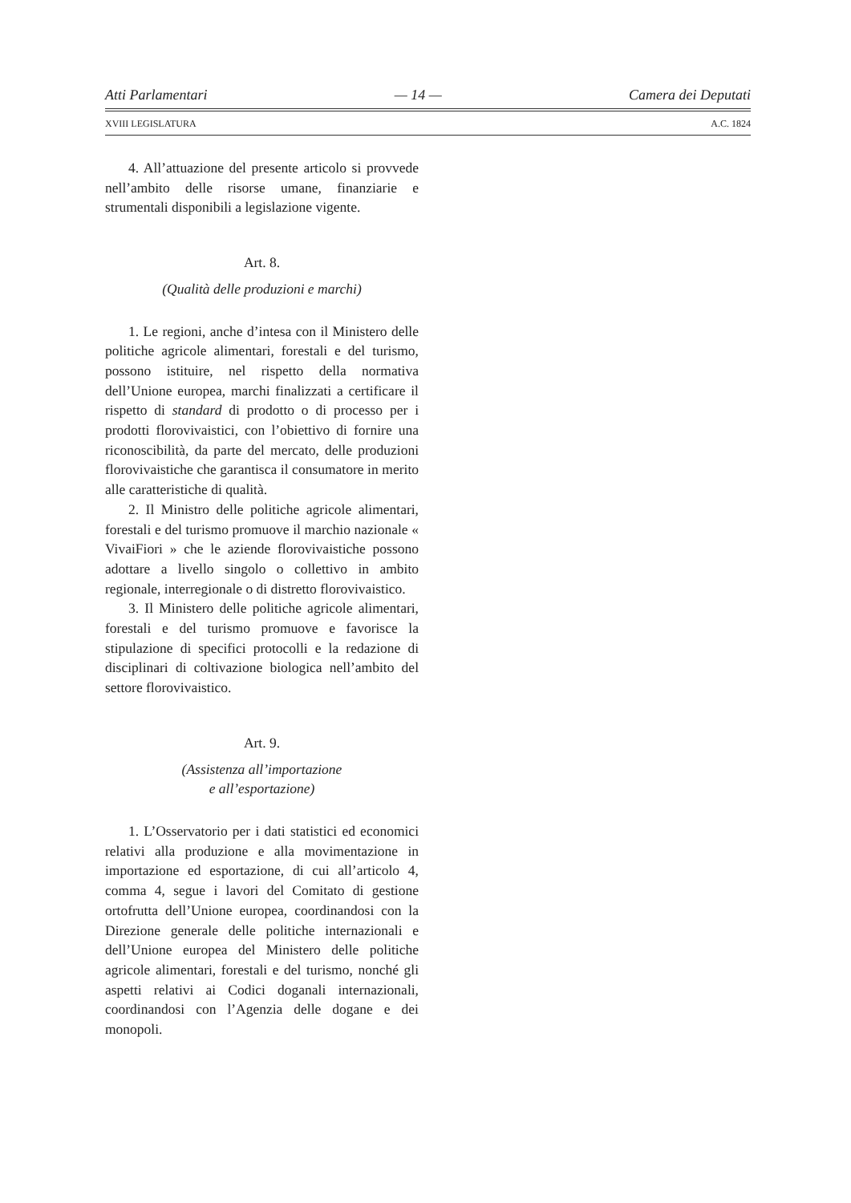Atti Parlamentari — 14 — Camera dei Deputati
XVIII LEGISLATURA A.C. 1824
4. All’attuazione del presente articolo si provvede nell’ambito delle risorse umane, finanziarie e strumentali disponibili a legislazione vigente.
Art. 8.
(Qualità delle produzioni e marchi)
1. Le regioni, anche d’intesa con il Ministero delle politiche agricole alimentari, forestali e del turismo, possono istituire, nel rispetto della normativa dell’Unione europea, marchi finalizzati a certificare il rispetto di standard di prodotto o di processo per i prodotti florovivaistici, con l’obiettivo di fornire una riconoscibilità, da parte del mercato, delle produzioni florovivaistiche che garantisca il consumatore in merito alle caratteristiche di qualità.
2. Il Ministro delle politiche agricole alimentari, forestali e del turismo promuove il marchio nazionale « VivaiFiori » che le aziende florovivaistiche possono adottare a livello singolo o collettivo in ambito regionale, interregionale o di distretto florovivaistico.
3. Il Ministero delle politiche agricole alimentari, forestali e del turismo promuove e favorisce la stipulazione di specifici protocolli e la redazione di disciplinari di coltivazione biologica nell’ambito del settore florovivaistico.
Art. 9.
(Assistenza all’importazione
e all’esportazione)
1. L’Osservatorio per i dati statistici ed economici relativi alla produzione e alla movimentazione in importazione ed esportazione, di cui all’articolo 4, comma 4, segue i lavori del Comitato di gestione ortofrutta dell’Unione europea, coordinandosi con la Direzione generale delle politiche internazionali e dell’Unione europea del Ministero delle politiche agricole alimentari, forestali e del turismo, nonché gli aspetti relativi ai Codici doganali internazionali, coordinandosi con l’Agenzia delle dogane e dei monopoli.